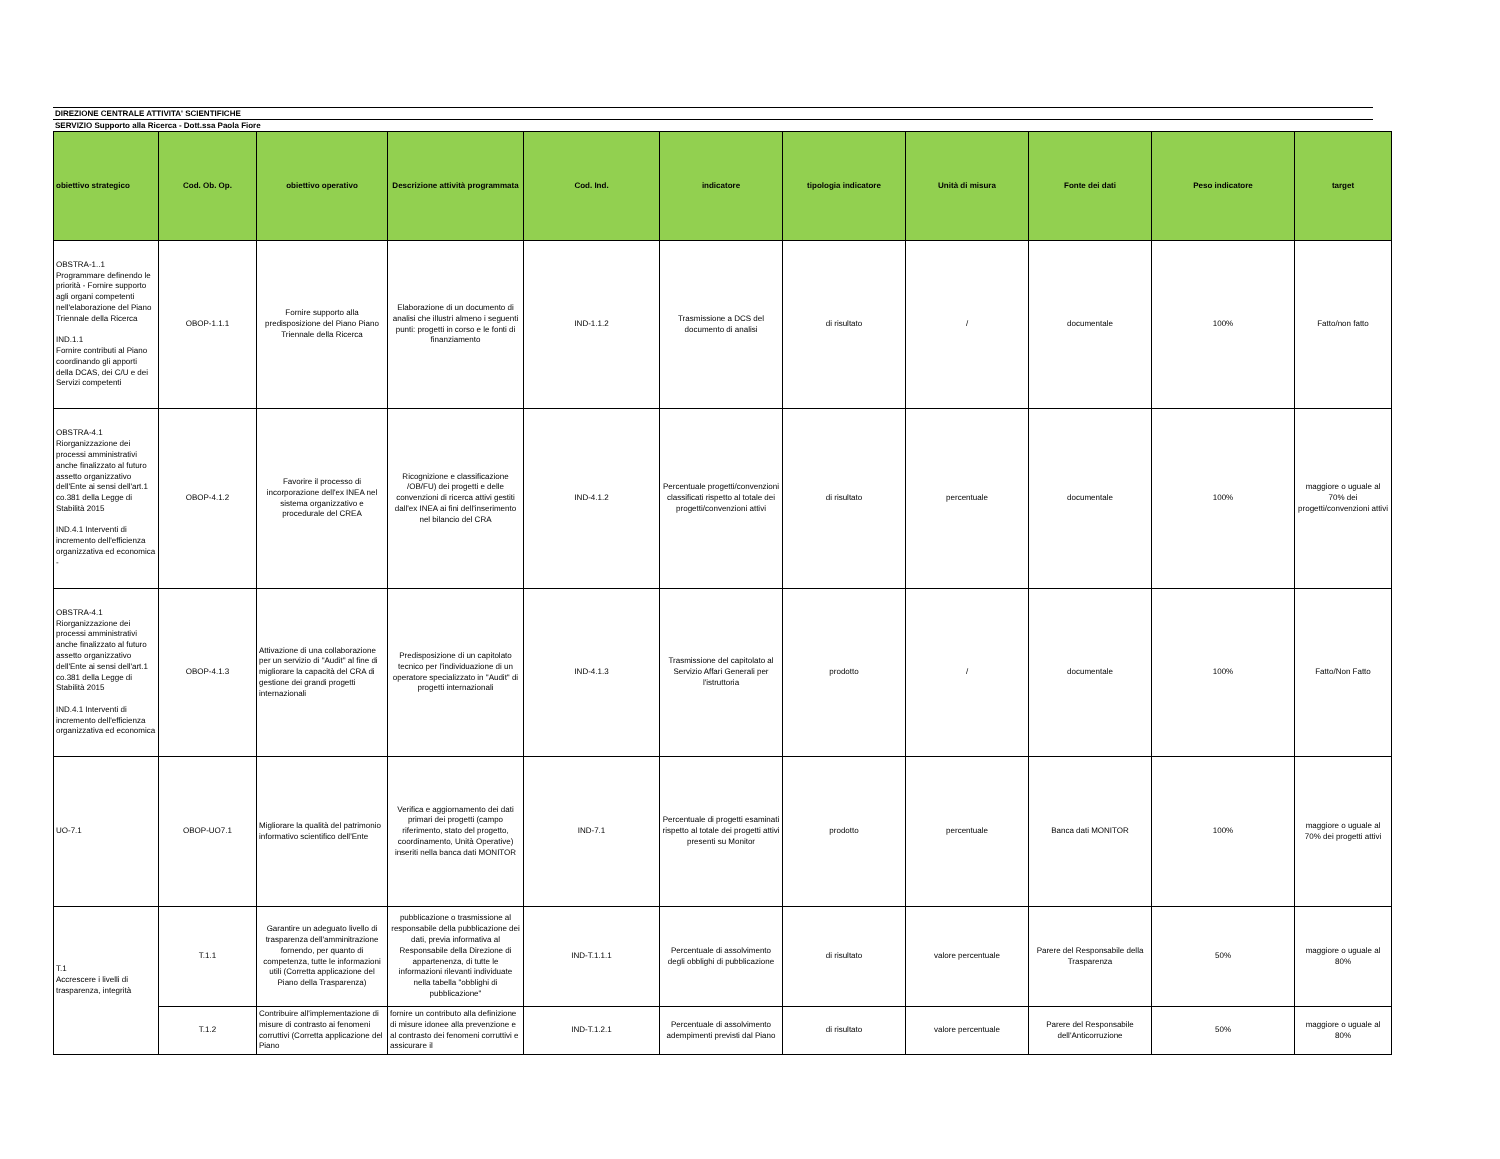DIREZIONE CENTRALE ATTIVITA' SCIENTIFICHE
SERVIZIO Supporto alla Ricerca - Dott.ssa Paola Fiore
| obiettivo strategico | Cod. Ob. Op. | obiettivo operativo | Descrizione attività programmata | Cod. Ind. | indicatore | tipologia indicatore | Unità di misura | Fonte dei dati | Peso indicatore | target |
| --- | --- | --- | --- | --- | --- | --- | --- | --- | --- | --- |
| OBSTRA-1..1 Programmare definendo le priorità - Fornire supporto agli organi competenti nell'elaborazione del Piano Triennale della Ricerca IND.1.1 Fornire contributi al Piano coordinando gli apporti della DCAS, dei C/U e dei Servizi competenti | OBOP-1.1.1 | Fornire supporto alla predisposizione del Piano Piano Triennale della Ricerca | Elaborazione di un documento di analisi che illustri almeno i seguenti punti: progetti in corso e le fonti di finanziamento | IND-1.1.2 | Trasmissione a DCS del documento di analisi | di risultato | / | documentale | 100% | Fatto/non fatto |
| OBSTRA-4.1 Riorganizzazione dei processi amministrativi anche finalizzato al futuro assetto organizzativo dell'Ente ai sensi dell'art.1 co.381 della Legge di Stabilità 2015 IND.4.1 Interventi di incremento dell'efficienza organizzativa ed economica - | OBOP-4.1.2 | Favorire il processo di incorporazione dell'ex INEA nel sistema organizzativo e procedurale del CREA | Ricognizione e classificazione /OB/FU) dei progetti e delle convenzioni di ricerca attivi gestiti dall'ex INEA ai fini dell'inserimento nel bilancio del CRA | IND-4.1.2 | Percentuale progetti/convenzioni classificati rispetto al totale dei progetti/convenzioni attivi | di risultato | percentuale | documentale | 100% | maggiore o uguale al 70% dei progetti/convenzioni attivi |
| OBSTRA-4.1 Riorganizzazione dei processi amministrativi anche finalizzato al futuro assetto organizzativo dell'Ente ai sensi dell'art.1 co.381 della Legge di Stabilità 2015 IND.4.1 Interventi di incremento dell'efficienza organizzativa ed economica | OBOP-4.1.3 | Attivazione di una collaborazione per un servizio di "Audit" al fine di migliorare la capacità del CRA di gestione dei grandi progetti internazionali | Predisposizione di un capitolato tecnico per l'individuazione di un operatore specializzato in "Audit" di progetti internazionali | IND-4.1.3 | Trasmissione del capitolato al Servizio Affari Generali per l'istruttoria | prodotto | / | documentale | 100% | Fatto/Non Fatto |
| UO-7.1 | OBOP-UO7.1 | Migliorare la qualità del patrimonio informativo scientifico dell'Ente | Verifica e aggiornamento dei dati primari dei progetti (campo riferimento, stato del progetto, coordinamento, Unità Operative) inseriti nella banca dati MONITOR | IND-7.1 | Percentuale di progetti esaminati rispetto al totale dei progetti attivi presenti su Monitor | prodotto | percentuale | Banca dati MONITOR | 100% | maggiore o uguale al 70% dei progetti attivi |
| T.1 Accrescere i livelli di trasparenza, integrità | T.1.1 | Garantire un adeguato livello di trasparenza dell'amminitrazione fornendo, per quanto di competenza, tutte le informazioni utili (Corretta applicazione del Piano della Trasparenza) | pubblicazione o trasmissione al responsabile della pubblicazione dei dati, previa informativa al Responsabile della Direzione di appartenenza, di tutte le informazioni rilevanti individuate nella tabella "obblighi di pubblicazione" | IND-T.1.1.1 | Percentuale di assolvimento degli obblighi di pubblicazione | di risultato | valore percentuale | Parere del Responsabile della Trasparenza | 50% | maggiore o uguale al 80% |
| | T.1.2 | Contribuire all'implementazione di misure di contrasto ai fenomeni corruttivi (Corretta applicazione del Piano | fornire un contributo alla definizione di misure idonee alla prevenzione e al contrasto dei fenomeni corruttivi e assicurare il | IND-T.1.2.1 | Percentuale di assolvimento adempimenti previsti dal Piano | di risultato | valore percentuale | Parere del Responsabile dell'Anticorruzione | 50% | maggiore o uguale al 80% |